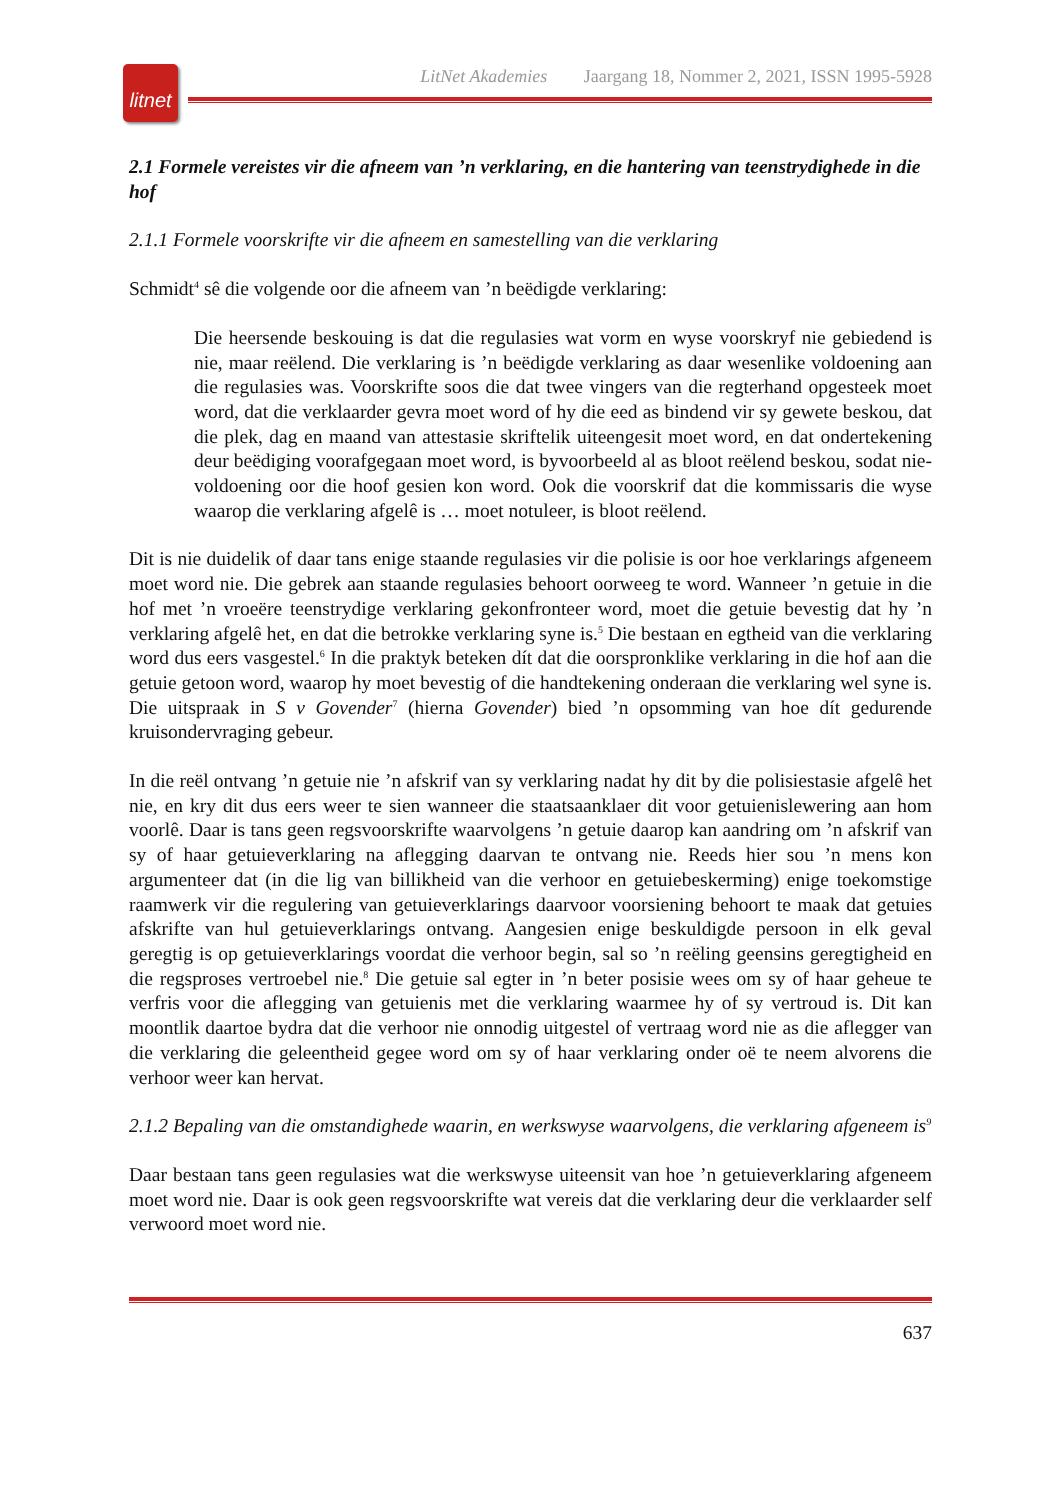litnet
LitNet Akademies Jaargang 18, Nommer 2, 2021, ISSN 1995-5928
2.1 Formele vereistes vir die afneem van ’n verklaring, en die hantering van teenstrydighede in die hof
2.1.1 Formele voorskrifte vir die afneem en samestelling van die verklaring
Schmidt<sup>4</sup> sê die volgende oor die afneem van ’n beëdigde verklaring:
Die heersende beskouing is dat die regulasies wat vorm en wyse voorskryf nie gebiedend is nie, maar reëlend. Die verklaring is ’n beëdigde verklaring as daar wesenlike voldoening aan die regulasies was. Voorskrifte soos die dat twee vingers van die regterhand opgesteek moet word, dat die verklaarder gevra moet word of hy die eed as bindend vir sy gewete beskou, dat die plek, dag en maand van attestasie skriftelik uiteengesit moet word, en dat ondertekening deur beëdiging voorafgegaan moet word, is byvoorbeeld al as bloot reëlend beskou, sodat nie-voldoening oor die hoof gesien kon word. Ook die voorskrif dat die kommissaris die wyse waarop die verklaring afgelê is … moet notuleer, is bloot reëlend.
Dit is nie duidelik of daar tans enige staande regulasies vir die polisie is oor hoe verklarings afgeneem moet word nie. Die gebrek aan staande regulasies behoort oorweeg te word. Wanneer ’n getuie in die hof met ’n vroeëre teenstrydige verklaring gekonfronteer word, moet die getuie bevestig dat hy ’n verklaring afgelê het, en dat die betrokke verklaring syne is.<sup>5</sup> Die bestaan en egtheid van die verklaring word dus eers vasgestel.<sup>6</sup> In die praktyk beteken dít dat die oorspronklike verklaring in die hof aan die getuie getoon word, waarop hy moet bevestig of die handtekening onderaan die verklaring wel syne is. Die uitspraak in S v Govender<sup>7</sup> (hierna Govender) bied ’n opsomming van hoe dít gedurende kruisondervraging gebeur.
In die reël ontvang ’n getuie nie ’n afskrif van sy verklaring nadat hy dit by die polisiestasie afgelê het nie, en kry dit dus eers weer te sien wanneer die staatsaanklaer dit voor getuienis­lewering aan hom voorlê. Daar is tans geen regsvoorskrifte waarvolgens ’n getuie daarop kan aandring om ’n afskrif van sy of haar getuieverklaring na aflegging daarvan te ontvang nie. Reeds hier sou ’n mens kon argumenteer dat (in die lig van billikheid van die verhoor en getuiebeskerming) enige toekomstige raamwerk vir die regulering van getuieverklarings daar­voor voorsiening behoort te maak dat getuies afskrifte van hul getuieverklarings ontvang. Aangesien enige beskuldigde persoon in elk geval geregtig is op getuieverklarings voordat die verhoor begin, sal so ’n reëling geensins geregtigheid en die regsproses vertroebel nie.<sup>8</sup> Die getuie sal egter in ’n beter posisie wees om sy of haar geheue te verfris voor die aflegging van getuienis met die verklaring waarmee hy of sy vertroud is. Dit kan moontlik daartoe bydra dat die verhoor nie onnodig uitgestel of vertraag word nie as die aflegger van die verklaring die geleentheid gegee word om sy of haar verklaring onder oë te neem alvorens die verhoor weer kan hervat.
2.1.2 Bepaling van die omstandighede waarin, en werkswyse waarvolgens, die verklaring afgeneem is<sup>9</sup>
Daar bestaan tans geen regulasies wat die werkswyse uiteensit van hoe ’n getuieverklaring afgeneem moet word nie. Daar is ook geen regsvoorskrifte wat vereis dat die verklaring deur die verklaarder self verwoord moet word nie.
637